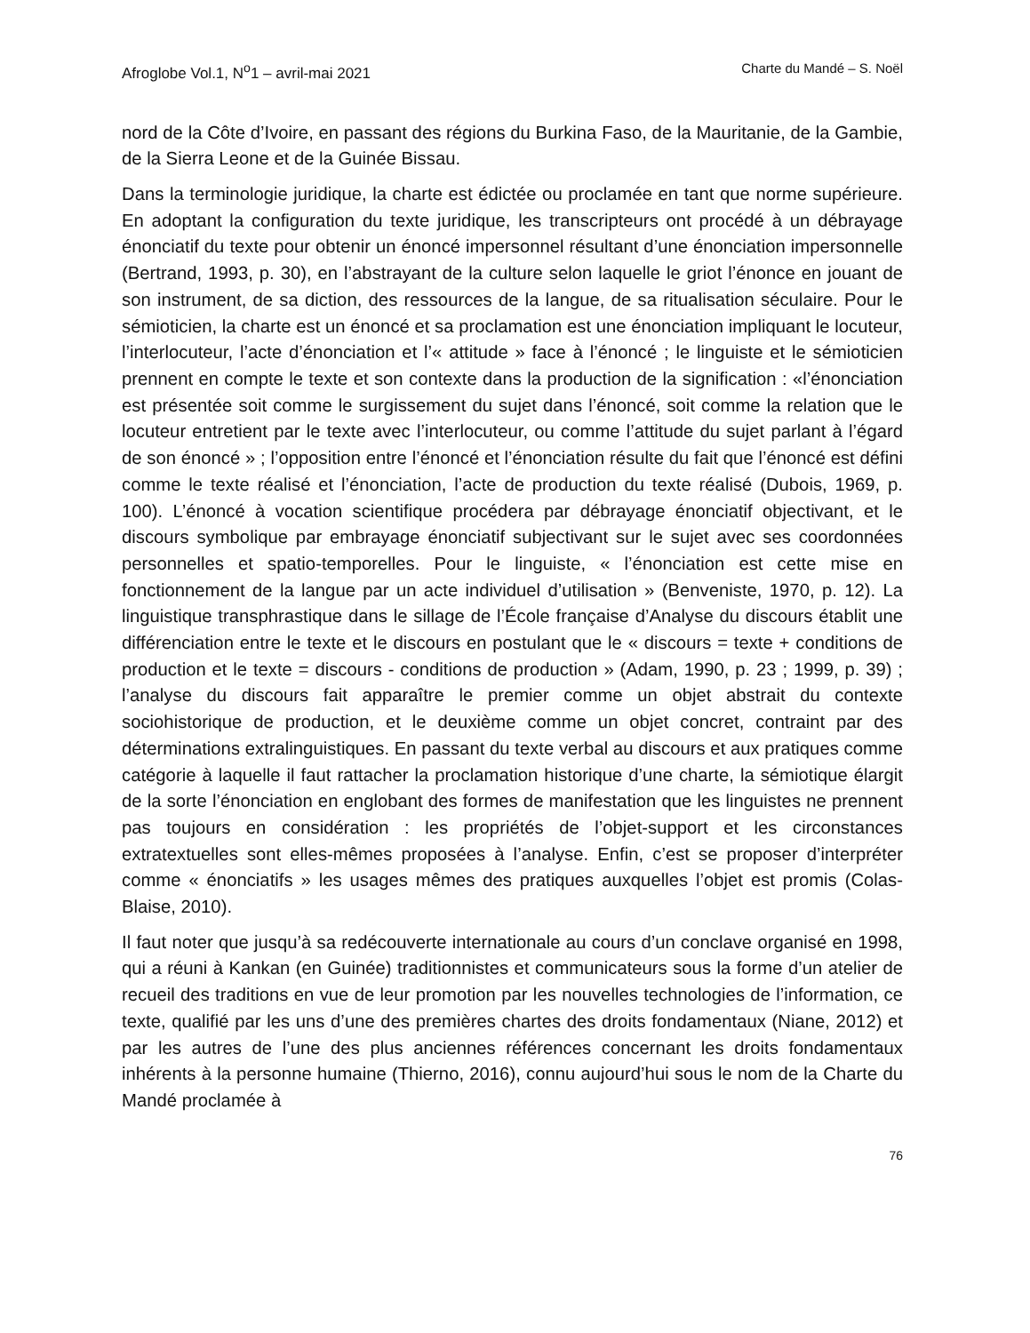Afroglobe Vol.1, N<sup>o</sup>1 – avril-mai 2021 Charte du Mandé – S. Noël
nord de la Côte d’Ivoire, en passant des régions du Burkina Faso, de la Mauritanie, de la Gambie, de la Sierra Leone et de la Guinée Bissau.
Dans la terminologie juridique, la charte est édictée ou proclamée en tant que norme supérieure. En adoptant la configuration du texte juridique, les transcripteurs ont procédé à un débrayage énonciatif du texte pour obtenir un énoncé impersonnel résultant d’une énonciation impersonnelle (Bertrand, 1993, p. 30), en l’abstrayant de la culture selon laquelle le griot l’énonce en jouant de son instrument, de sa diction, des ressources de la langue, de sa ritualisation séculaire. Pour le sémioticien, la charte est un énoncé et sa proclamation est une énonciation impliquant le locuteur, l’interlocuteur, l’acte d’énonciation et l’« attitude » face à l’énoncé ; le linguiste et le sémioticien prennent en compte le texte et son contexte dans la production de la signification : «l’énonciation est présentée soit comme le surgissement du sujet dans l’énoncé, soit comme la relation que le locuteur entretient par le texte avec l’interlocuteur, ou comme l’attitude du sujet parlant à l’égard de son énoncé » ; l’opposition entre l’énoncé et l’énonciation résulte du fait que l’énoncé est défini comme le texte réalisé et l’énonciation, l’acte de production du texte réalisé (Dubois, 1969, p. 100). L’énoncé à vocation scientifique procédera par débrayage énonciatif objectivant, et le discours symbolique par embrayage énonciatif subjectivant sur le sujet avec ses coordonnées personnelles et spatio-temporelles. Pour le linguiste, « l’énonciation est cette mise en fonctionnement de la langue par un acte individuel d’utilisation » (Benveniste, 1970, p. 12). La linguistique transphrastique dans le sillage de l’École française d’Analyse du discours établit une différenciation entre le texte et le discours en postulant que le « discours = texte + conditions de production et le texte = discours - conditions de production » (Adam, 1990, p. 23 ; 1999, p. 39) ; l’analyse du discours fait apparaître le premier comme un objet abstrait du contexte sociohistorique de production, et le deuxième comme un objet concret, contraint par des déterminations extralinguistiques. En passant du texte verbal au discours et aux pratiques comme catégorie à laquelle il faut rattacher la proclamation historique d’une charte, la sémiotique élargit de la sorte l’énonciation en englobant des formes de manifestation que les linguistes ne prennent pas toujours en considération : les propriétés de l’objet-support et les circonstances extratextuelles sont elles-mêmes proposées à l’analyse. Enfin, c’est se proposer d’interpréter comme « énonciatifs » les usages mêmes des pratiques auxquelles l’objet est promis (Colas-Blaise, 2010).
Il faut noter que jusqu’à sa redécouverte internationale au cours d’un conclave organisé en 1998, qui a réuni à Kankan (en Guinée) traditionnistes et communicateurs sous la forme d’un atelier de recueil des traditions en vue de leur promotion par les nouvelles technologies de l’information, ce texte, qualifié par les uns d’une des premières chartes des droits fondamentaux (Niane, 2012) et par les autres de l’une des plus anciennes références concernant les droits fondamentaux inhérents à la personne humaine (Thierno, 2016), connu aujourd’hui sous le nom de la Charte du Mandé proclamée à
76